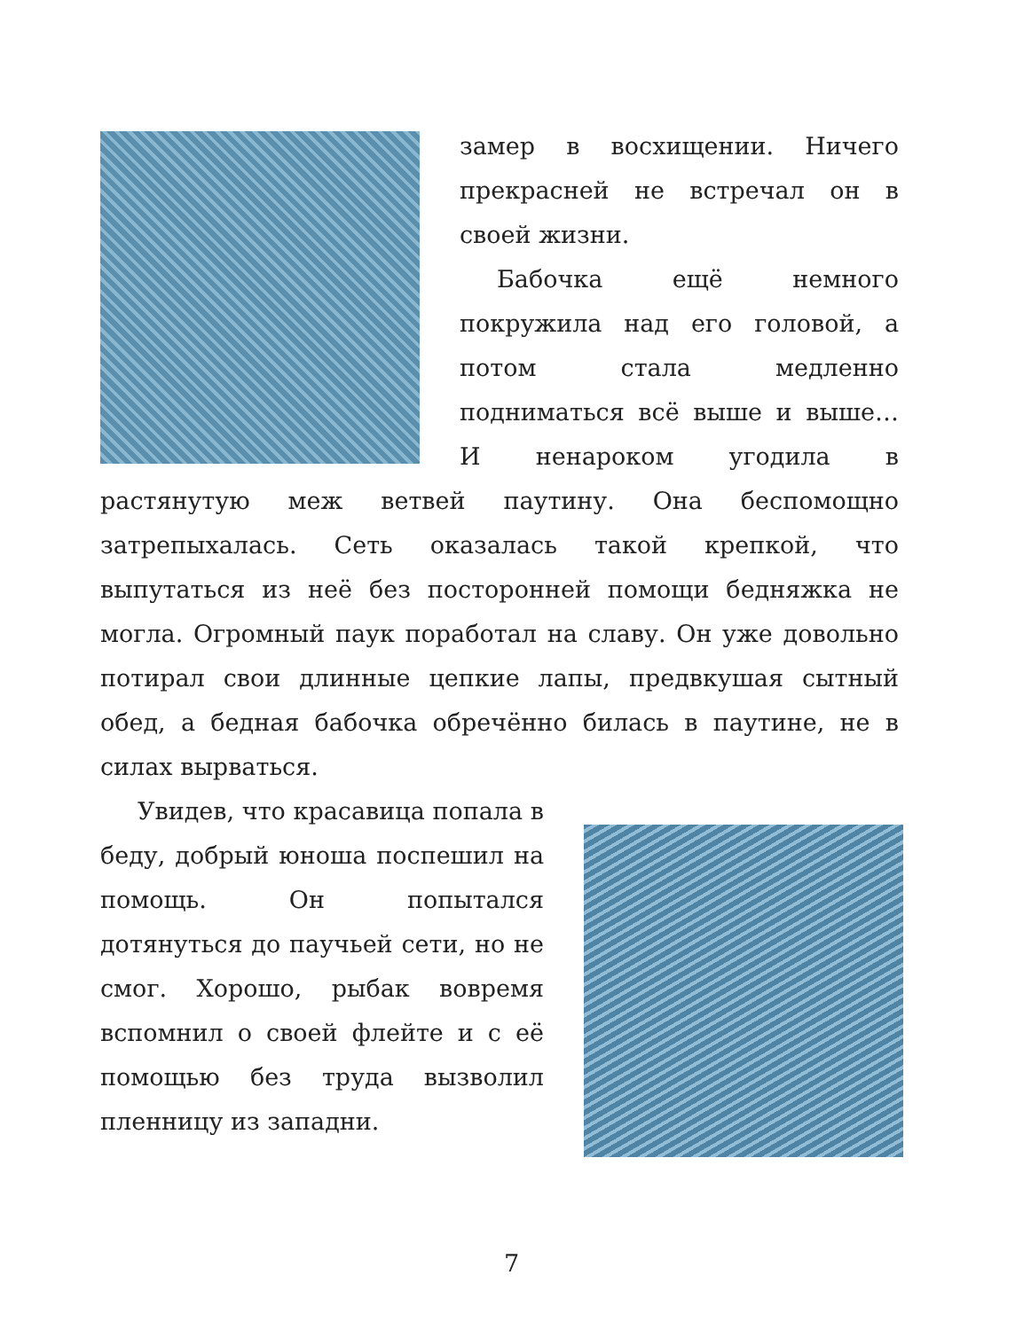замер в восхищении. Ничего прекрасней не встречал он в своей жизни.
Бабочка ещё немного покружила над его головой, а потом стала медленно подниматься всё выше и выше… И ненароком угодила в растянутую меж ветвей паутину. Она беспомощно затрепыхалась. Сеть оказалась такой крепкой, что выпутаться из неё без посторонней помощи бедняжка не могла. Огромный паук поработал на славу. Он уже довольно потирал свои длинные цепкие лапы, предвкушая сытный обед, а бедная бабочка обречённо билась в паутине, не в силах вырваться.
Увидев, что красавица попала в беду, добрый юноша поспешил на помощь. Он попытался дотянуться до паучьей сети, но не смог. Хорошо, рыбак вовремя вспомнил о своей флейте и с её помощью без труда вызволил пленницу из западни.
7